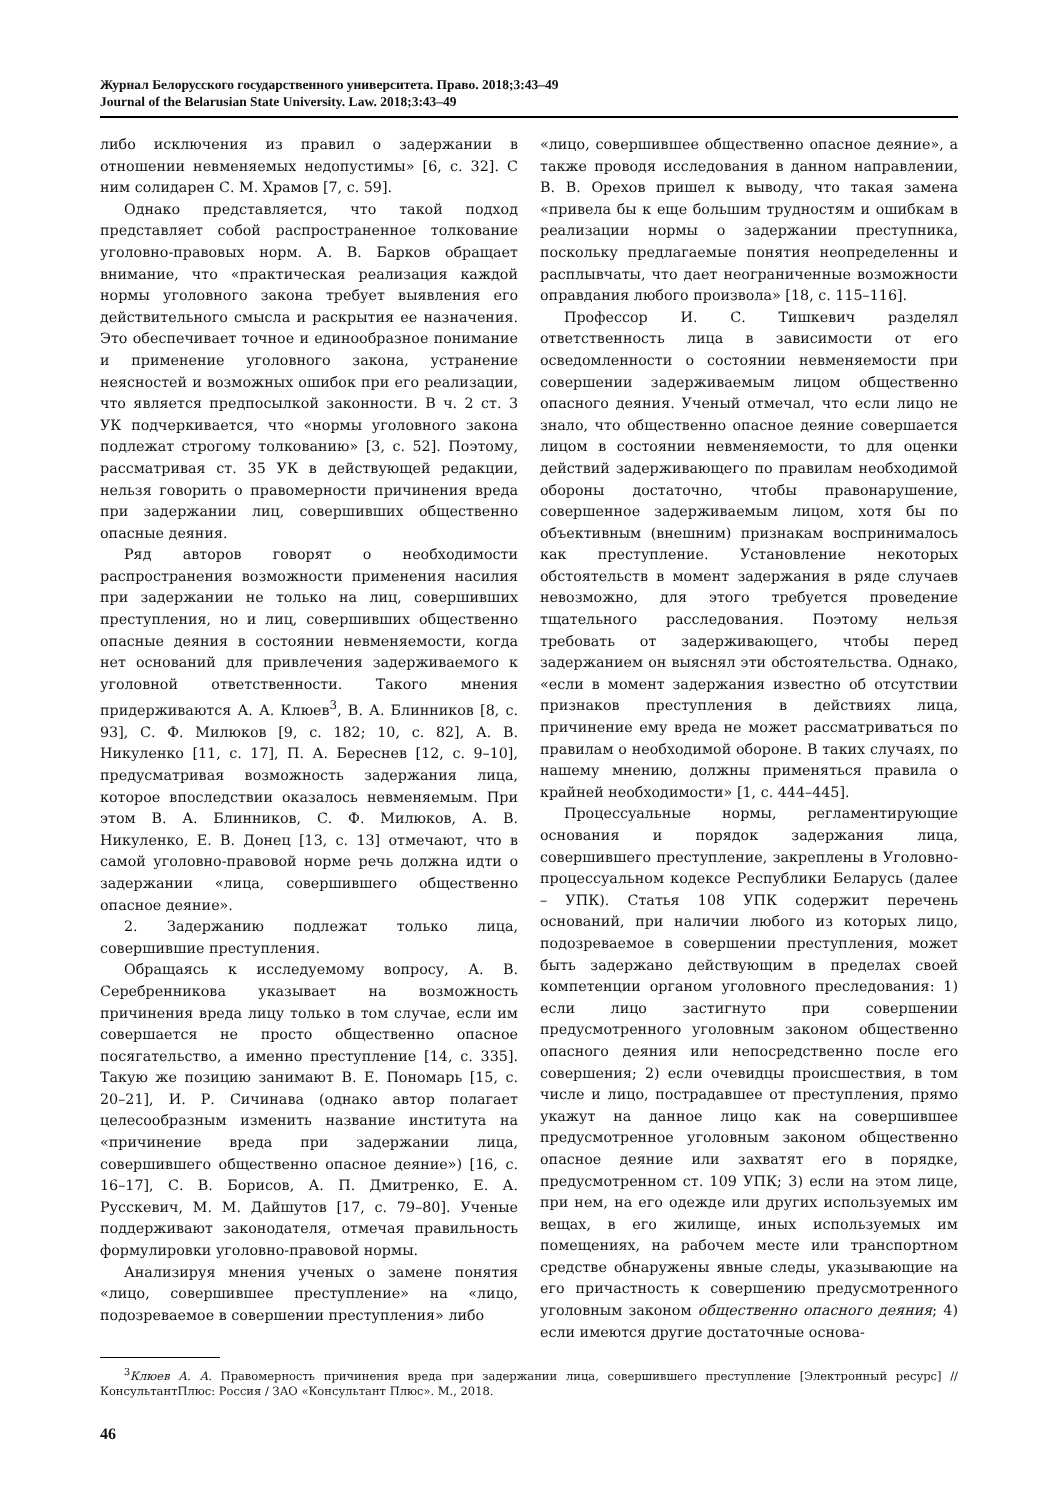Журнал Белорусского государственного университета. Право. 2018;3:43–49
Journal of the Belarusian State University. Law. 2018;3:43–49
либо исключения из правил о задержании в отношении невменяемых недопустимы» [6, с. 32]. С ним солидарен С. М. Храмов [7, с. 59].
Однако представляется, что такой подход представляет собой распространенное толкование уголовно-правовых норм. А. В. Барков обращает внимание, что «практическая реализация каждой нормы уголовного закона требует выявления его действительного смысла и раскрытия ее назначения. Это обеспечивает точное и единообразное понимание и применение уголовного закона, устранение неясностей и возможных ошибок при его реализации, что является предпосылкой законности. В ч. 2 ст. 3 УК подчеркивается, что «нормы уголовного закона подлежат строгому толкованию» [3, с. 52]. Поэтому, рассматривая ст. 35 УК в действующей редакции, нельзя говорить о правомерности причинения вреда при задержании лиц, совершивших общественно опасные деяния.
Ряд авторов говорят о необходимости распространения возможности применения насилия при задержании не только на лиц, совершивших преступления, но и лиц, совершивших общественно опасные деяния в состоянии невменяемости, когда нет оснований для привлечения задерживаемого к уголовной ответственности. Такого мнения придерживаются А. А. Клюев<sup>3</sup>, В. А. Блинников [8, с. 93], С. Ф. Милюков [9, с. 182; 10, с. 82], А. В. Никуленко [11, с. 17], П. А. Береснев [12, с. 9–10], предусматривая возможность задержания лица, которое впоследствии оказалось невменяемым. При этом В. А. Блинников, С. Ф. Милюков, А. В. Никуленко, Е. В. Донец [13, с. 13] отмечают, что в самой уголовно-правовой норме речь должна идти о задержании «лица, совершившего общественно опасное деяние».
2. Задержанию подлежат только лица, совершившие преступления.
Обращаясь к исследуемому вопросу, А. В. Серебренникова указывает на возможность причинения вреда лицу только в том случае, если им совершается не просто общественно опасное посягательство, а именно преступление [14, с. 335]. Такую же позицию занимают В. Е. Пономарь [15, с. 20–21], И. Р. Сичинава (однако автор полагает целесообразным изменить название института на «причинение вреда при задержании лица, совершившего общественно опасное деяние») [16, с. 16–17], С. В. Борисов, А. П. Дмитренко, Е. А. Русскевич, М. М. Дайшутов [17, с. 79–80]. Ученые поддерживают законодателя, отмечая правильность формулировки уголовно-правовой нормы.
Анализируя мнения ученых о замене понятия «лицо, совершившее преступление» на «лицо, подозреваемое в совершении преступления» либо
«лицо, совершившее общественно опасное деяние», а также проводя исследования в данном направлении, В. В. Орехов пришел к выводу, что такая замена «привела бы к еще большим трудностям и ошибкам в реализации нормы о задержании преступника, поскольку предлагаемые понятия неопределенны и расплывчаты, что дает неограниченные возможности оправдания любого произвола» [18, с. 115–116].
Профессор И. С. Тишкевич разделял ответственность лица в зависимости от его осведомленности о состоянии невменяемости при совершении задерживаемым лицом общественно опасного деяния. Ученый отмечал, что если лицо не знало, что общественно опасное деяние совершается лицом в состоянии невменяемости, то для оценки действий задерживающего по правилам необходимой обороны достаточно, чтобы правонарушение, совершенное задерживаемым лицом, хотя бы по объективным (внешним) признакам воспринималось как преступление. Установление некоторых обстоятельств в момент задержания в ряде случаев невозможно, для этого требуется проведение тщательного расследования. Поэтому нельзя требовать от задерживающего, чтобы перед задержанием он выяснял эти обстоятельства. Однако, «если в момент задержания известно об отсутствии признаков преступления в действиях лица, причинение ему вреда не может рассматриваться по правилам о необходимой обороне. В таких случаях, по нашему мнению, должны применяться правила о крайней необходимости» [1, с. 444–445].
Процессуальные нормы, регламентирующие основания и порядок задержания лица, совершившего преступление, закреплены в Уголовно-процессуальном кодексе Республики Беларусь (далее – УПК). Статья 108 УПК содержит перечень оснований, при наличии любого из которых лицо, подозреваемое в совершении преступления, может быть задержано действующим в пределах своей компетенции органом уголовного преследования: 1) если лицо застигнуто при совершении предусмотренного уголовным законом общественно опасного деяния или непосредственно после его совершения; 2) если очевидцы происшествия, в том числе и лицо, пострадавшее от преступления, прямо укажут на данное лицо как на совершившее предусмотренное уголовным законом общественно опасное деяние или захватят его в порядке, предусмотренном ст. 109 УПК; 3) если на этом лице, при нем, на его одежде или других используемых им вещах, в его жилище, иных используемых им помещениях, на рабочем месте или транспортном средстве обнаружены явные следы, указывающие на его причастность к совершению предусмотренного уголовным законом общественно опасного деяния; 4) если имеются другие достаточные основа-
<sup>3</sup> Клюев А. А. Правомерность причинения вреда при задержании лица, совершившего преступление [Электронный ресурс] // КонсультантПлюс: Россия / ЗАО «Консультант Плюс». М., 2018.
46